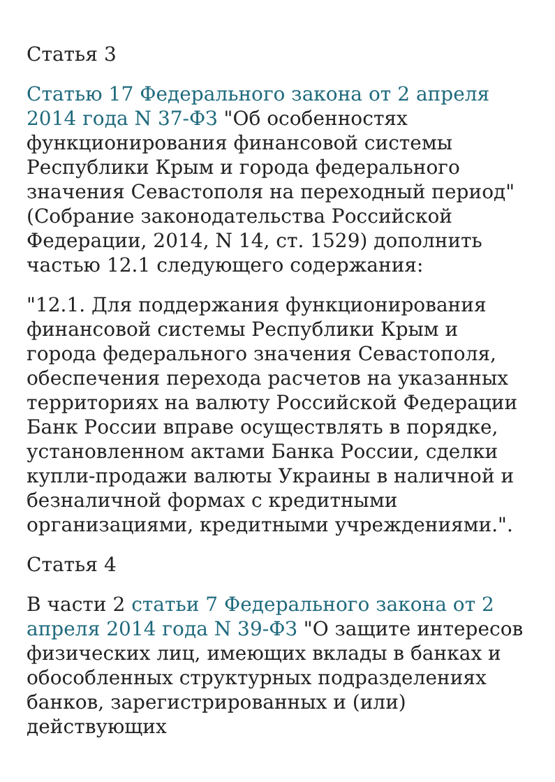Статья 3
Статью 17 Федерального закона от 2 апреля 2014 года N 37-ФЗ "Об особенностях функционирования финансовой системы Республики Крым и города федерального значения Севастополя на переходный период" (Собрание законодательства Российской Федерации, 2014, N 14, ст. 1529) дополнить частью 12.1 следующего содержания:
"12.1. Для поддержания функционирования финансовой системы Республики Крым и города федерального значения Севастополя, обеспечения перехода расчетов на указанных территориях на валюту Российской Федерации Банк России вправе осуществлять в порядке, установленном актами Банка России, сделки купли-продажи валюты Украины в наличной и безналичной формах с кредитными организациями, кредитными учреждениями.".
Статья 4
В части 2 статьи 7 Федерального закона от 2 апреля 2014 года N 39-ФЗ "О защите интересов физических лиц, имеющих вклады в банках и обособленных структурных подразделениях банков, зарегистрированных и (или) действующих